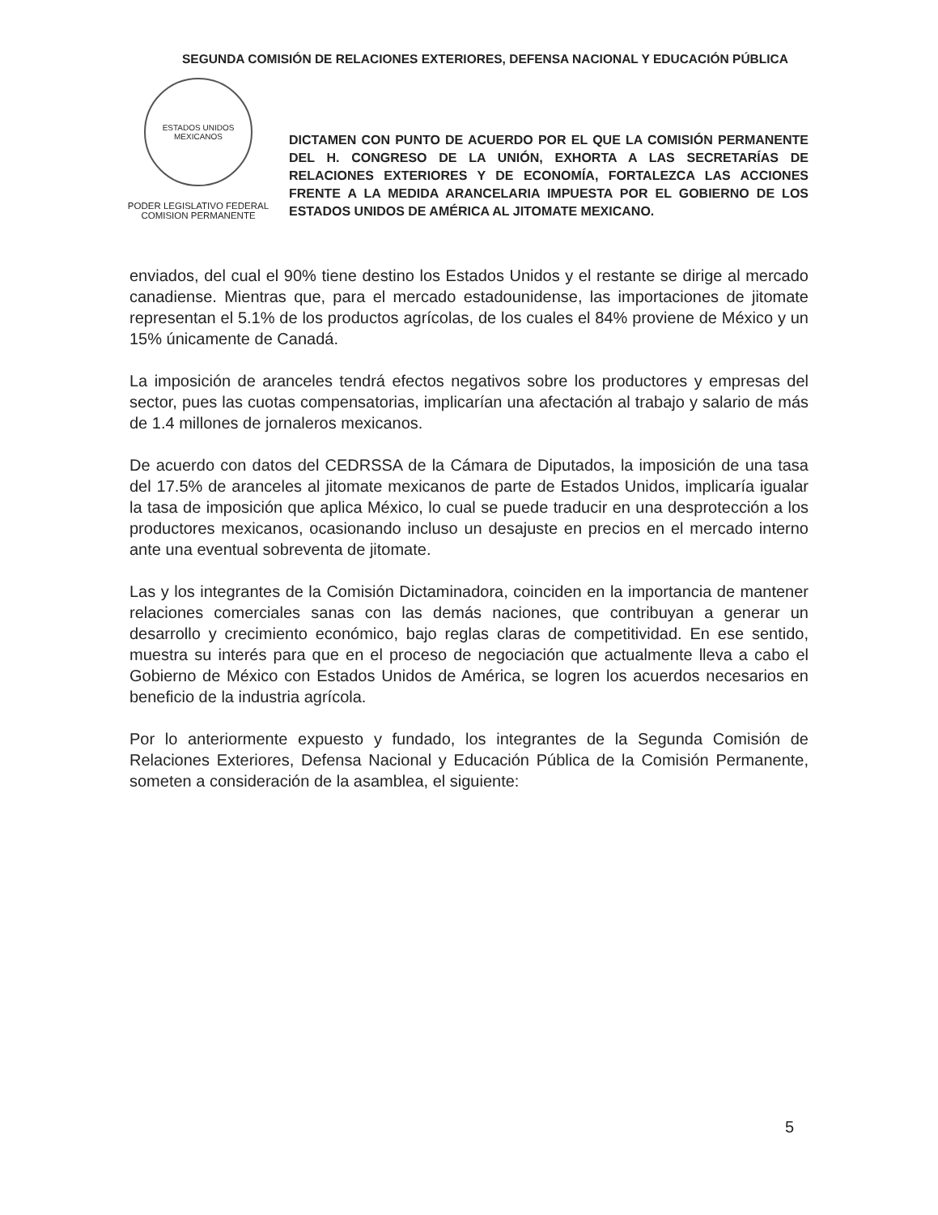SEGUNDA COMISIÓN DE RELACIONES EXTERIORES, DEFENSA NACIONAL Y EDUCACIÓN PÚBLICA
ESTADOS UNIDOS MEXICANOS
PODER LEGISLATIVO FEDERAL
COMISION PERMANENTE
DICTAMEN CON PUNTO DE ACUERDO POR EL QUE LA COMISIÓN PERMANENTE DEL H. CONGRESO DE LA UNIÓN, EXHORTA A LAS SECRETARÍAS DE RELACIONES EXTERIORES Y DE ECONOMÍA, FORTALEZCA LAS ACCIONES FRENTE A LA MEDIDA ARANCELARIA IMPUESTA POR EL GOBIERNO DE LOS ESTADOS UNIDOS DE AMÉRICA AL JITOMATE MEXICANO.
enviados, del cual el 90% tiene destino los Estados Unidos y el restante se dirige al mercado canadiense. Mientras que, para el mercado estadounidense, las importaciones de jitomate representan el 5.1% de los productos agrícolas, de los cuales el 84% proviene de México y un 15% únicamente de Canadá.
La imposición de aranceles tendrá efectos negativos sobre los productores y empresas del sector, pues las cuotas compensatorias, implicarían una afectación al trabajo y salario de más de 1.4 millones de jornaleros mexicanos.
De acuerdo con datos del CEDRSSA de la Cámara de Diputados, la imposición de una tasa del 17.5% de aranceles al jitomate mexicanos de parte de Estados Unidos, implicaría igualar la tasa de imposición que aplica México, lo cual se puede traducir en una desprotección a los productores mexicanos, ocasionando incluso un desajuste en precios en el mercado interno ante una eventual sobreventa de jitomate.
Las y los integrantes de la Comisión Dictaminadora, coinciden en la importancia de mantener relaciones comerciales sanas con las demás naciones, que contribuyan a generar un desarrollo y crecimiento económico, bajo reglas claras de competitividad. En ese sentido, muestra su interés para que en el proceso de negociación que actualmente lleva a cabo el Gobierno de México con Estados Unidos de América, se logren los acuerdos necesarios en beneficio de la industria agrícola.
Por lo anteriormente expuesto y fundado, los integrantes de la Segunda Comisión de Relaciones Exteriores, Defensa Nacional y Educación Pública de la Comisión Permanente, someten a consideración de la asamblea, el siguiente:
5